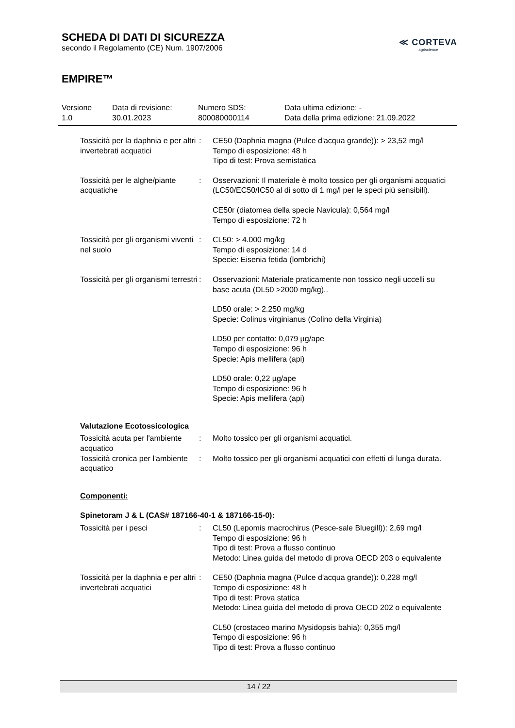SCHEDA DI DATI DI SICUREZZA
secondo il Regolamento (CE) Num. 1907/2006
≪ CORTEVA
agriscience
EMPIRE™
Versione
1.0
Data di revisione:
30.01.2023
Numero SDS:
800080000114
Data ultima edizione: -
Data della prima edizione: 21.09.2022
Tossicità per la daphnia e per altri invertebrati acquatici
: CE50 (Daphnia magna (Pulce d'acqua grande)): > 23,52 mg/l
Tempo di esposizione: 48 h
Tipo di test: Prova semistatica
Tossicità per le alghe/piante acquatiche
: Osservazioni: Il materiale è molto tossico per gli organismi acquatici (LC50/EC50/IC50 al di sotto di 1 mg/l per le speci più sensibili).
CE50r (diatomea della specie Navicula): 0,564 mg/l
Tempo di esposizione: 72 h
Tossicità per gli organismi viventi nel suolo
: CL50: > 4.000 mg/kg
Tempo di esposizione: 14 d
Specie: Eisenia fetida (lombrichi)
Tossicità per gli organismi terrestri
: Osservazioni: Materiale praticamente non tossico negli uccelli su base acuta (DL50 >2000 mg/kg)..
LD50 orale: > 2.250 mg/kg
Specie: Colinus virginianus (Colino della Virginia)
LD50 per contatto: 0,079 µg/ape
Tempo di esposizione: 96 h
Specie: Apis mellifera (api)
LD50 orale: 0,22 µg/ape
Tempo di esposizione: 96 h
Specie: Apis mellifera (api)
Valutazione Ecotossicologica
Tossicità acuta per l'ambiente acquatico
: Molto tossico per gli organismi acquatici.
Tossicità cronica per l'ambiente acquatico
: Molto tossico per gli organismi acquatici con effetti di lunga durata.
Componenti:
Spinetoram J & L (CAS# 187166-40-1 & 187166-15-0):
Tossicità per i pesci : CL50 (Lepomis macrochirus (Pesce-sale Bluegill)): 2,69 mg/l
Tempo di esposizione: 96 h
Tipo di test: Prova a flusso continuo
Metodo: Linea guida del metodo di prova OECD 203 o equivalente
Tossicità per la daphnia e per altri invertebrati acquatici
: CE50 (Daphnia magna (Pulce d'acqua grande)): 0,228 mg/l
Tempo di esposizione: 48 h
Tipo di test: Prova statica
Metodo: Linea guida del metodo di prova OECD 202 o equivalente
CL50 (crostaceo marino Mysidopsis bahia): 0,355 mg/l
Tempo di esposizione: 96 h
Tipo di test: Prova a flusso continuo
14 / 22